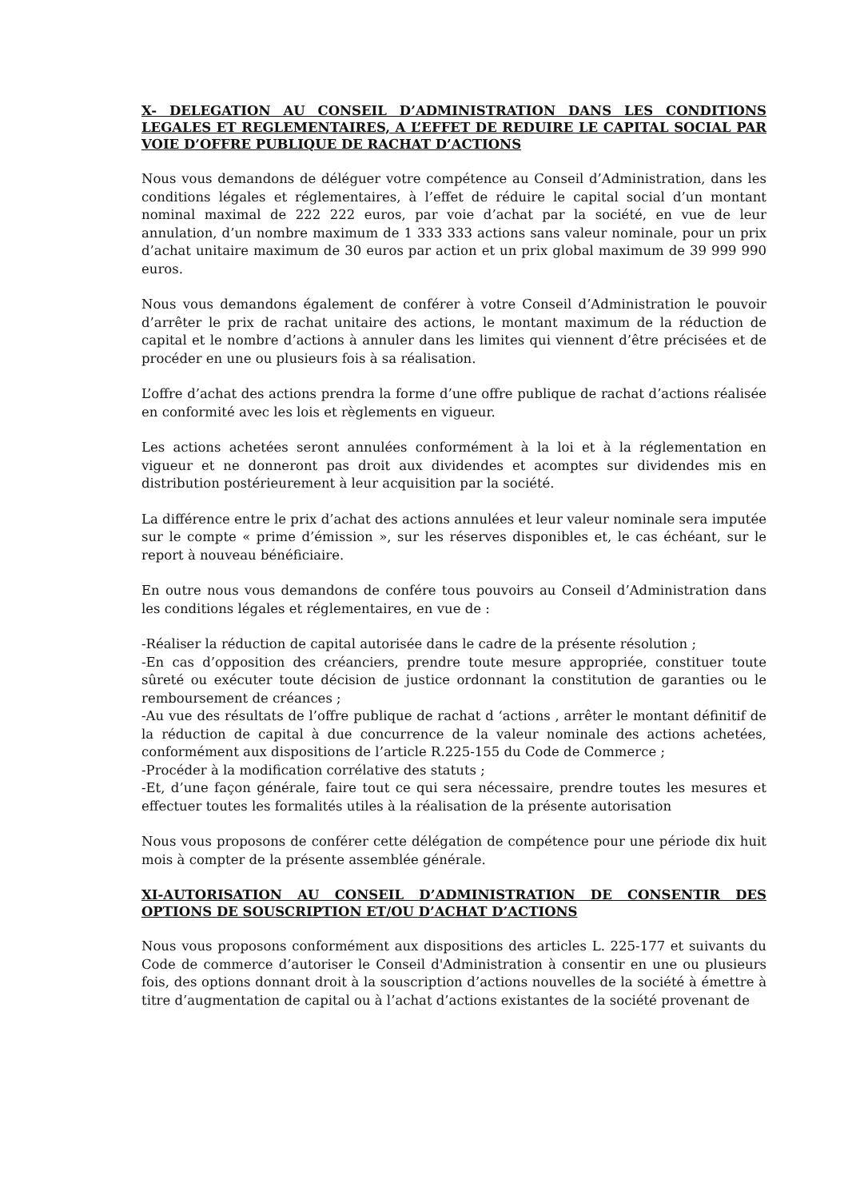X- DELEGATION AU CONSEIL D’ADMINISTRATION DANS LES CONDITIONS LEGALES ET REGLEMENTAIRES, A L’EFFET DE REDUIRE LE CAPITAL SOCIAL PAR VOIE D’OFFRE PUBLIQUE DE RACHAT D’ACTIONS
Nous vous demandons de déléguer votre compétence au Conseil d’Administration, dans les conditions légales et réglementaires, à l’effet de réduire le capital social d’un montant nominal maximal de 222 222 euros, par voie d’achat par la société, en vue de leur annulation, d’un nombre maximum de 1 333 333 actions sans valeur nominale, pour un prix d’achat unitaire maximum de 30 euros par action et un prix global maximum de 39 999 990 euros.
Nous vous demandons également de conférer à votre Conseil d’Administration le pouvoir d’arrêter le prix de rachat unitaire des actions, le montant maximum de la réduction de capital et le nombre d’actions à annuler dans les limites qui viennent d’être précisées et de procéder en une ou plusieurs fois à sa réalisation.
L’offre d’achat des actions prendra la forme d’une offre publique de rachat d’actions réalisée en conformité avec les lois et règlements en vigueur.
Les actions achetées seront annulées conformément à la loi et à la réglementation en vigueur et ne donneront pas droit aux dividendes et acomptes sur dividendes mis en distribution postérieurement à leur acquisition par la société.
La différence entre le prix d’achat des actions annulées et leur valeur nominale sera imputée sur le compte « prime d’émission », sur les réserves disponibles et, le cas échéant, sur le report à nouveau bénéficiaire.
En outre nous vous demandons de confére tous pouvoirs au Conseil d’Administration dans les conditions légales et réglementaires, en vue de :
-Réaliser la réduction de capital autorisée dans le cadre de la présente résolution ;
-En cas d’opposition des créanciers, prendre toute mesure appropriée, constituer toute sûreté ou exécuter toute décision de justice ordonnant la constitution de garanties ou le remboursement de créances ;
-Au vue des résultats de l’offre publique de rachat d ‘actions , arrêter le montant définitif de la réduction de capital à due concurrence de la valeur nominale des actions achetées, conformément aux dispositions de l’article R.225-155 du Code de Commerce ;
-Procéder à la modification corrélative des statuts ;
-Et, d’une façon générale, faire tout ce qui sera nécessaire, prendre toutes les mesures et effectuer toutes les formalités utiles à la réalisation de la présente autorisation
Nous vous proposons de conférer cette délégation de compétence pour une période dix huit mois à compter de la présente assemblée générale.
XI-AUTORISATION AU CONSEIL D’ADMINISTRATION DE CONSENTIR DES OPTIONS DE SOUSCRIPTION ET/OU D’ACHAT D’ACTIONS
Nous vous proposons conformément aux dispositions des articles L. 225-177 et suivants du Code de commerce d’autoriser le Conseil d'Administration à consentir en une ou plusieurs fois, des options donnant droit à la souscription d’actions nouvelles de la société à émettre à titre d’augmentation de capital ou à l’achat d’actions existantes de la société provenant de